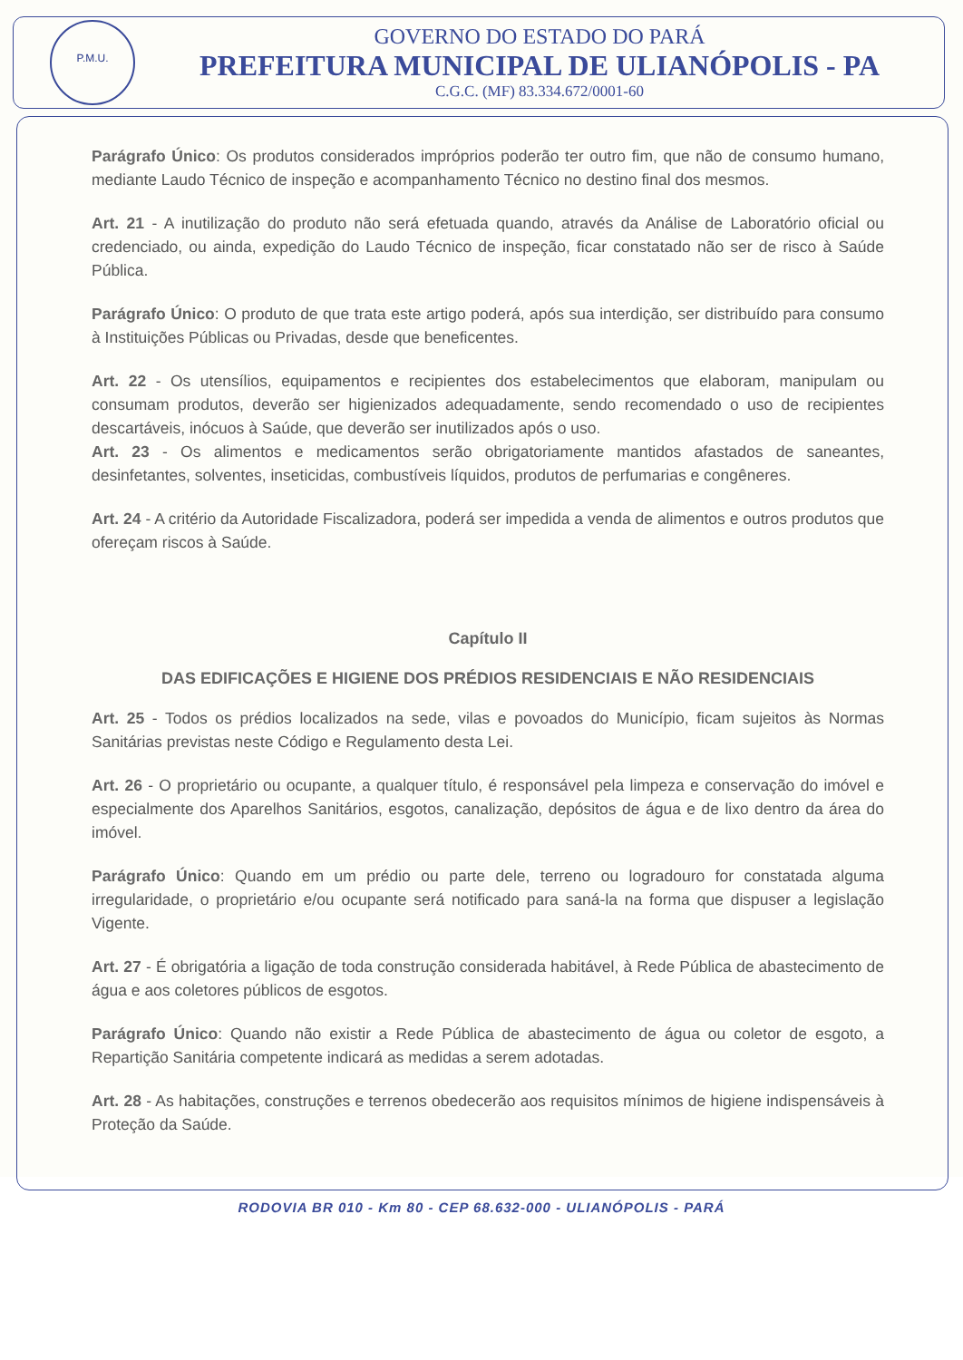P.M.U.
GOVERNO DO ESTADO DO PARÁ
PREFEITURA MUNICIPAL DE ULIANÓPOLIS - PA
C.G.C. (MF) 83.334.672/0001-60
Parágrafo Único: Os produtos considerados impróprios poderão ter outro fim, que não de consumo humano, mediante Laudo Técnico de inspeção e acompanhamento Técnico no destino final dos mesmos.
Art. 21 - A inutilização do produto não será efetuada quando, através da Análise de Laboratório oficial ou credenciado, ou ainda, expedição do Laudo Técnico de inspeção, ficar constatado não ser de risco à Saúde Pública.
Parágrafo Único: O produto de que trata este artigo poderá, após sua interdição, ser distribuído para consumo à Instituições Públicas ou Privadas, desde que beneficentes.
Art. 22 - Os utensílios, equipamentos e recipientes dos estabelecimentos que elaboram, manipulam ou consumam produtos, deverão ser higienizados adequadamente, sendo recomendado o uso de recipientes descartáveis, inócuos à Saúde, que deverão ser inutilizados após o uso.
Art. 23 - Os alimentos e medicamentos serão obrigatoriamente mantidos afastados de saneantes, desinfetantes, solventes, inseticidas, combustíveis líquidos, produtos de perfumarias e congêneres.
Art. 24 - A critério da Autoridade Fiscalizadora, poderá ser impedida a venda de alimentos e outros produtos que ofereçam riscos à Saúde.
Capítulo II
DAS EDIFICAÇÕES E HIGIENE DOS PRÉDIOS RESIDENCIAIS E NÃO RESIDENCIAIS
Art. 25 - Todos os prédios localizados na sede, vilas e povoados do Município, ficam sujeitos às Normas Sanitárias previstas neste Código e Regulamento desta Lei.
Art. 26 - O proprietário ou ocupante, a qualquer título, é responsável pela limpeza e conservação do imóvel e especialmente dos Aparelhos Sanitários, esgotos, canalização, depósitos de água e de lixo dentro da área do imóvel.
Parágrafo Único: Quando em um prédio ou parte dele, terreno ou logradouro for constatada alguma irregularidade, o proprietário e/ou ocupante será notificado para saná-la na forma que dispuser a legislação Vigente.
Art. 27 - É obrigatória a ligação de toda construção considerada habitável, à Rede Pública de abastecimento de água e aos coletores públicos de esgotos.
Parágrafo Único: Quando não existir a Rede Pública de abastecimento de água ou coletor de esgoto, a Repartição Sanitária competente indicará as medidas a serem adotadas.
Art. 28 - As habitações, construções e terrenos obedecerão aos requisitos mínimos de higiene indispensáveis à Proteção da Saúde.
RODOVIA BR 010 - Km 80 - CEP 68.632-000 - ULIANÓPOLIS - PARÁ